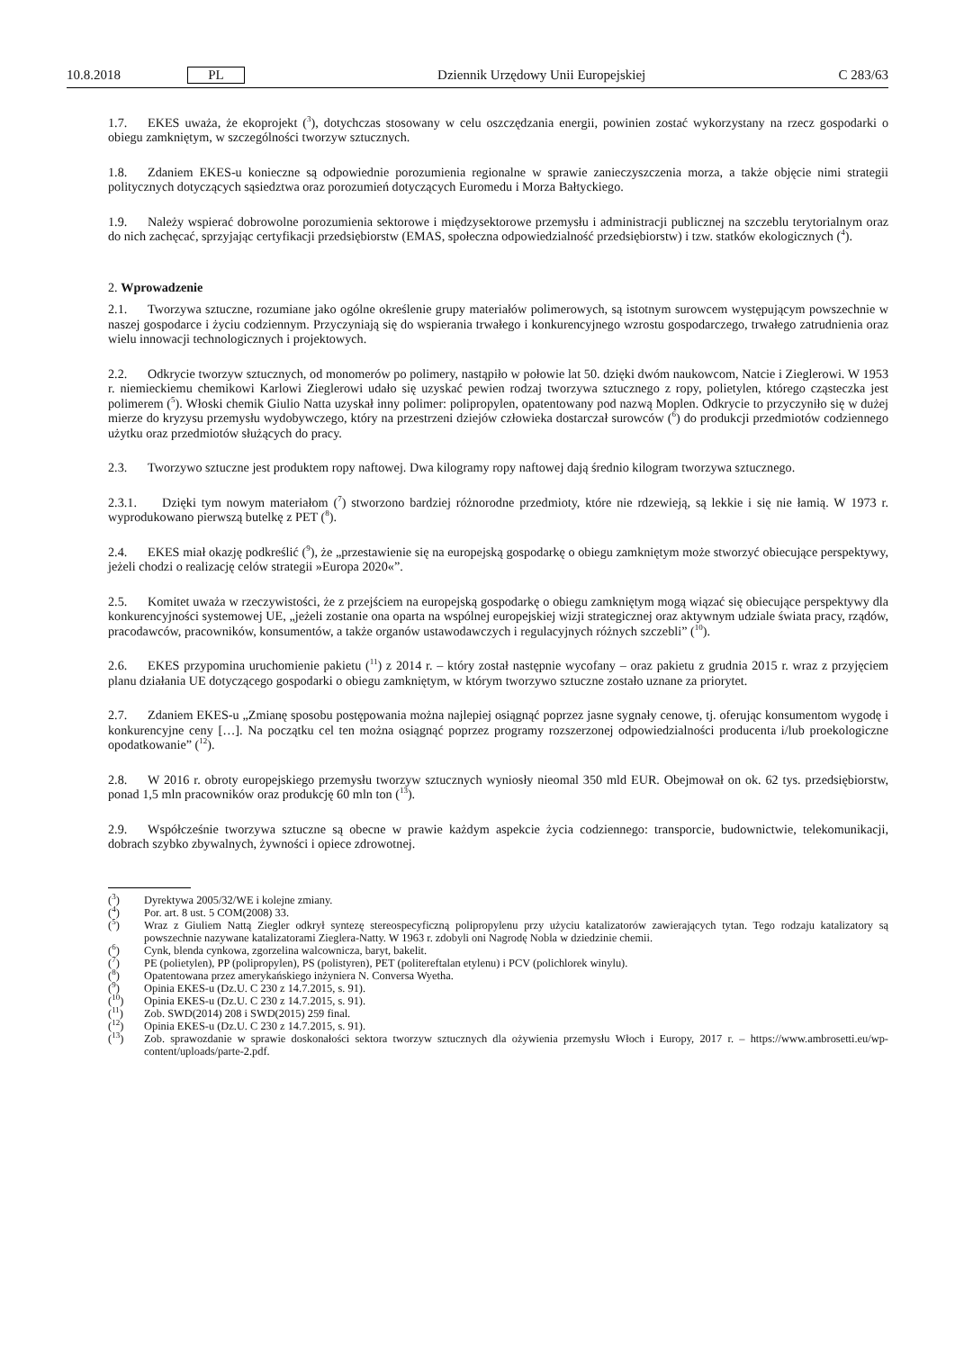10.8.2018 PL Dziennik Urzędowy Unii Europejskiej C 283/63
1.7. EKES uważa, że ekoprojekt (<sup>3</sup>), dotychczas stosowany w celu oszczędzania energii, powinien zostać wykorzystany na rzecz gospodarki o obiegu zamkniętym, w szczególności tworzyw sztucznych.
1.8. Zdaniem EKES-u konieczne są odpowiednie porozumienia regionalne w sprawie zanieczyszczenia morza, a także objęcie nimi strategii politycznych dotyczących sąsiedztwa oraz porozumień dotyczących Euromedu i Morza Bałtyckiego.
1.9. Należy wspierać dobrowolne porozumienia sektorowe i międzysektorowe przemysłu i administracji publicznej na szczeblu terytorialnym oraz do nich zachęcać, sprzyjając certyfikacji przedsiębiorstw (EMAS, społeczna odpowiedzialność przedsiębiorstw) i tzw. statków ekologicznych (<sup>4</sup>).
2. Wprowadzenie
2.1. Tworzywa sztuczne, rozumiane jako ogólne określenie grupy materiałów polimerowych, są istotnym surowcem występującym powszechnie w naszej gospodarce i życiu codziennym. Przyczyniają się do wspierania trwałego i konkurencyjnego wzrostu gospodarczego, trwałego zatrudnienia oraz wielu innowacji technologicznych i projektowych.
2.2. Odkrycie tworzyw sztucznych, od monomerów po polimery, nastąpiło w połowie lat 50. dzięki dwóm naukowcom, Natcie i Zieglerowi. W 1953 r. niemieckiemu chemikowi Karlowi Zieglerowi udało się uzyskać pewien rodzaj tworzywa sztucznego z ropy, polietylen, którego cząsteczka jest polimerem (<sup>5</sup>). Włoski chemik Giulio Natta uzyskał inny polimer: polipropylen, opatentowany pod nazwą Moplen. Odkrycie to przyczyniło się w dużej mierze do kryzysu przemysłu wydobywczego, który na przestrzeni dziejów człowieka dostarczał surowców (<sup>6</sup>) do produkcji przedmiotów codziennego użytku oraz przedmiotów służących do pracy.
2.3. Tworzywo sztuczne jest produktem ropy naftowej. Dwa kilogramy ropy naftowej dają średnio kilogram tworzywa sztucznego.
2.3.1. Dzięki tym nowym materiałom (<sup>7</sup>) stworzono bardziej różnorodne przedmioty, które nie rdzewieją, są lekkie i się nie łamią. W 1973 r. wyprodukowano pierwszą butelkę z PET (<sup>8</sup>).
2.4. EKES miał okazję podkreślić (<sup>9</sup>), że „przestawienie się na europejską gospodarkę o obiegu zamkniętym może stworzyć obiecujące perspektywy, jeżeli chodzi o realizację celów strategii »Europa 2020«”.
2.5. Komitet uważa w rzeczywistości, że z przejściem na europejską gospodarkę o obiegu zamkniętym mogą wiązać się obiecujące perspektywy dla konkurencyjności systemowej UE, „jeżeli zostanie ona oparta na wspólnej europejskiej wizji strategicznej oraz aktywnym udziale świata pracy, rządów, pracodawców, pracowników, konsumentów, a także organów ustawodawczych i regulacyjnych różnych szczebli” (<sup>10</sup>).
2.6. EKES przypomina uruchomienie pakietu (<sup>11</sup>) z 2014 r. – który został następnie wycofany – oraz pakietu z grudnia 2015 r. wraz z przyjęciem planu działania UE dotyczącego gospodarki o obiegu zamkniętym, w którym tworzywo sztuczne zostało uznane za priorytet.
2.7. Zdaniem EKES-u „Zmianę sposobu postępowania można najlepiej osiągnąć poprzez jasne sygnały cenowe, tj. oferując konsumentom wygodę i konkurencyjne ceny […]. Na początku cel ten można osiągnąć poprzez programy rozszerzonej odpowiedzialności producenta i/lub proekologiczne opodatkowanie” (<sup>12</sup>).
2.8. W 2016 r. obroty europejskiego przemysłu tworzyw sztucznych wyniosły nieomal 350 mld EUR. Obejmował on ok. 62 tys. przedsiębiorstw, ponad 1,5 mln pracowników oraz produkcję 60 mln ton (<sup>13</sup>).
2.9. Współcześnie tworzywa sztuczne są obecne w prawie każdym aspekcie życia codziennego: transporcie, budownictwie, telekomunikacji, dobrach szybko zbywalnych, żywności i opiece zdrowotnej.
(<sup>3</sup>) Dyrektywa 2005/32/WE i kolejne zmiany.
(<sup>4</sup>) Por. art. 8 ust. 5 COM(2008) 33.
(<sup>5</sup>) Wraz z Giuliem Nattą Ziegler odkrył syntezę stereospecyficzną polipropylenu przy użyciu katalizatorów zawierających tytan. Tego rodzaju katalizatory są powszechnie nazywane katalizatorami Zieglera-Natty. W 1963 r. zdobyli oni Nagrodę Nobla w dziedzinie chemii.
(<sup>6</sup>) Cynk, blenda cynkowa, zgorzelina walcownicza, baryt, bakelit.
(<sup>7</sup>) PE (polietylen), PP (polipropylen), PS (polistyren), PET (politereftalan etylenu) i PCV (polichlorek winylu).
(<sup>8</sup>) Opatentowana przez amerykańskiego inżyniera N. Conversa Wyetha.
(<sup>9</sup>) Opinia EKES-u (Dz.U. C 230 z 14.7.2015, s. 91).
(<sup>10</sup>) Opinia EKES-u (Dz.U. C 230 z 14.7.2015, s. 91).
(<sup>11</sup>) Zob. SWD(2014) 208 i SWD(2015) 259 final.
(<sup>12</sup>) Opinia EKES-u (Dz.U. C 230 z 14.7.2015, s. 91).
(<sup>13</sup>) Zob. sprawozdanie w sprawie doskonałości sektora tworzyw sztucznych dla ożywienia przemysłu Włoch i Europy, 2017 r. – https://www.ambrosetti.eu/wp-content/uploads/parte-2.pdf.